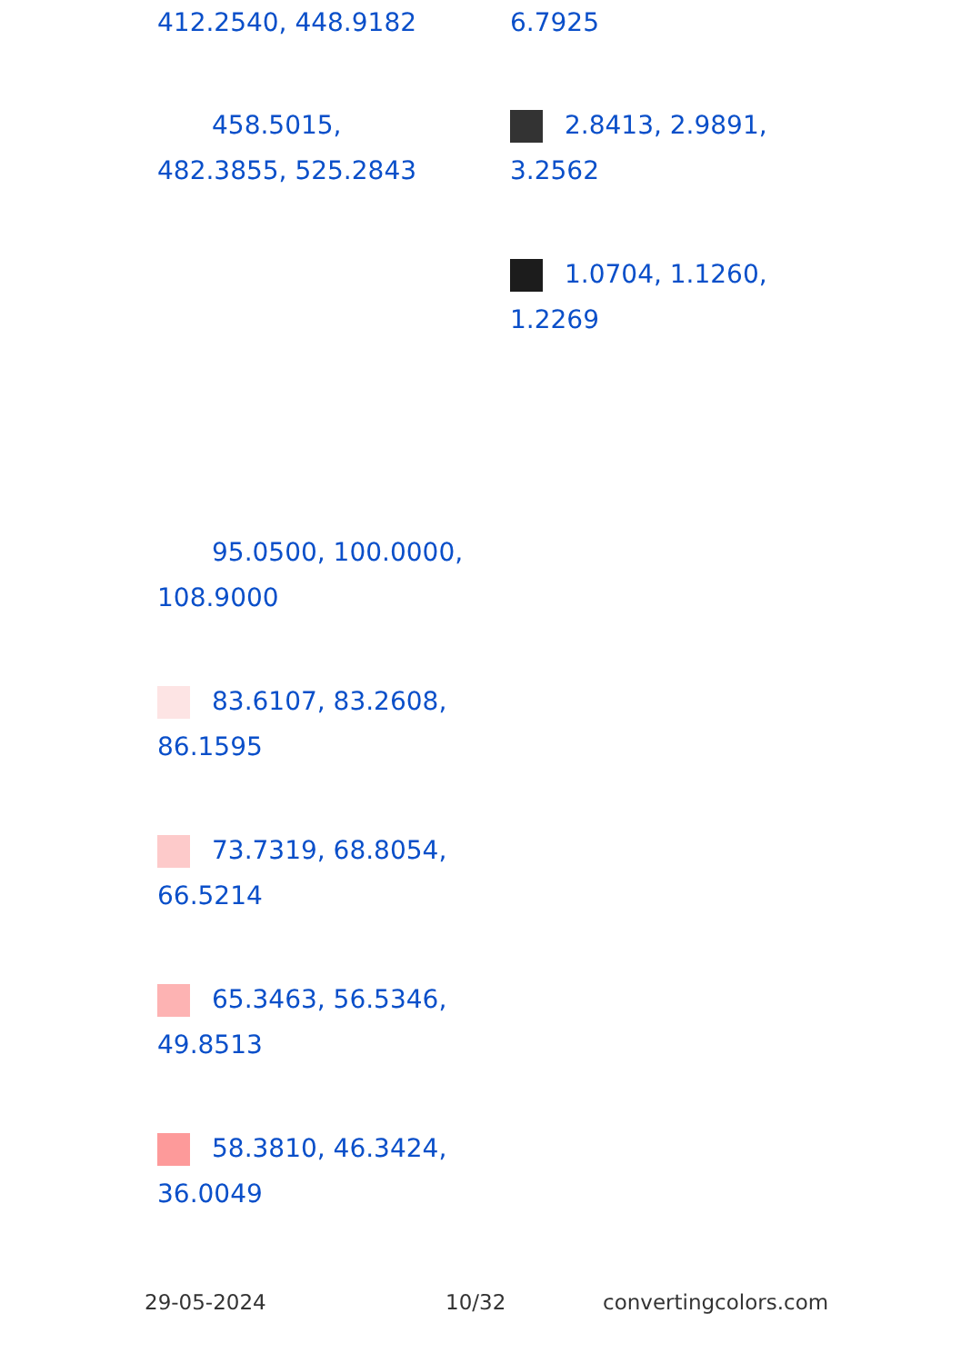412.2540, 448.9182 6.7925
458.5015, 482.3855, 525.2843
2.8413, 2.9891, 3.2562
1.0704, 1.1260, 1.2269
95.0500, 100.0000, 108.9000
83.6107, 83.2608, 86.1595
73.7319, 68.8054, 66.5214
65.3463, 56.5346, 49.8513
58.3810, 46.3424, 36.0049
29-05-2024 10/32 convertingcolors.com